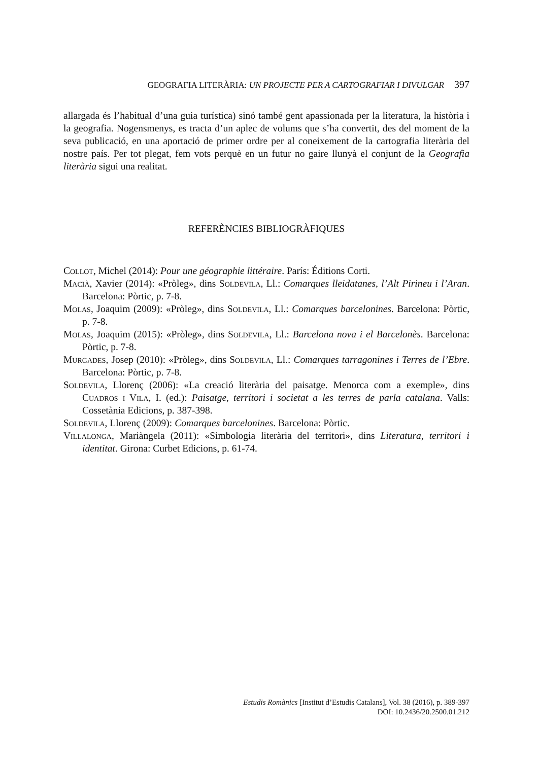GEOGRAFIA LITERÀRIA: UN PROJECTE PER A CARTOGRAFIAR I DIVULGAR 397
allargada és l’habitual d’una guia turística) sinó també gent apassionada per la literatura, la història i la geografia. Nogensmenys, es tracta d’un aplec de volums que s’ha convertit, des del moment de la seva publicació, en una aportació de primer ordre per al coneixement de la cartografia literària del nostre país. Per tot plegat, fem vots perquè en un futur no gaire llunyà el conjunt de la Geografia literària sigui una realitat.
REFERÈNCIES BIBLIOGRÀFIQUES
Collot, Michel (2014): Pour une géographie littéraire. París: Éditions Corti.
Macià, Xavier (2014): «Pròleg», dins Soldevila, Ll.: Comarques lleidatanes, l’Alt Pirineu i l’Aran. Barcelona: Pòrtic, p. 7-8.
Molas, Joaquim (2009): «Pròleg», dins Soldevila, Ll.: Comarques barcelonines. Barcelona: Pòrtic, p. 7-8.
Molas, Joaquim (2015): «Pròleg», dins Soldevila, Ll.: Barcelona nova i el Barcelonès. Barcelona: Pòrtic, p. 7-8.
Murgades, Josep (2010): «Pròleg», dins Soldevila, Ll.: Comarques tarragonines i Terres de l’Ebre. Barcelona: Pòrtic, p. 7-8.
Soldevila, Llorenç (2006): «La creació literària del paisatge. Menorca com a exemple», dins Cuadros i Vila, I. (ed.): Paisatge, territori i societat a les terres de parla catalana. Valls: Cossetània Edicions, p. 387-398.
Soldevila, Llorenç (2009): Comarques barcelonines. Barcelona: Pòrtic.
Villalonga, Mariàngela (2011): «Simbologia literària del territori», dins Literatura, territori i identitat. Girona: Curbet Edicions, p. 61-74.
Estudis Romànics [Institut d’Estudis Catalans], Vol. 38 (2016), p. 389-397
DOI: 10.2436/20.2500.01.212